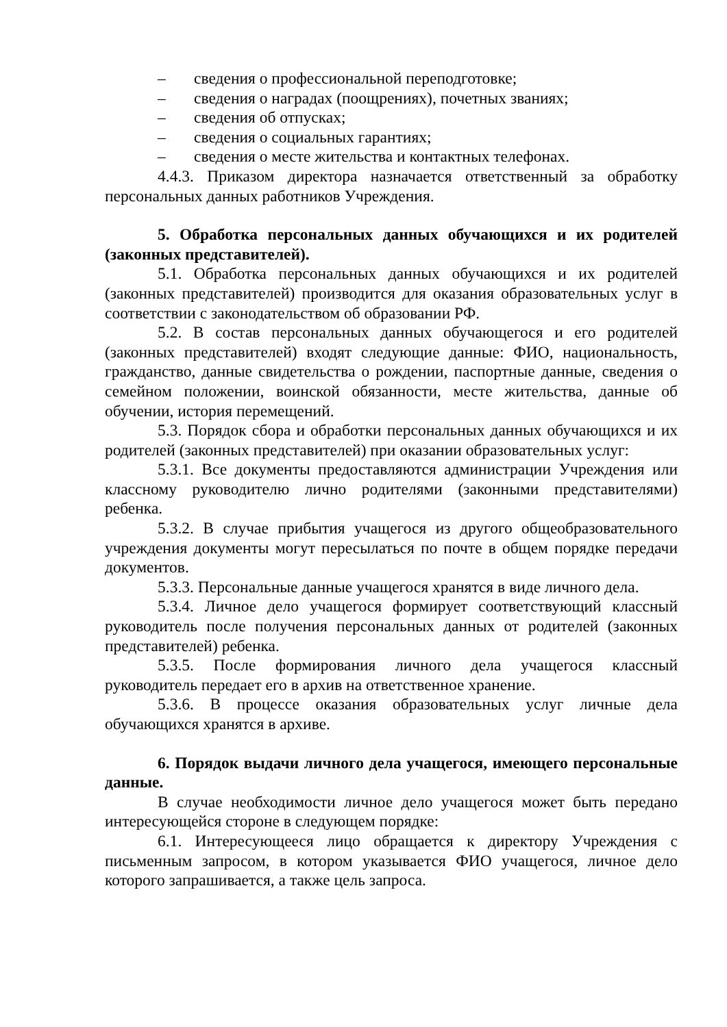– сведения о профессиональной переподготовке;
– сведения о наградах (поощрениях), почетных званиях;
– сведения об отпусках;
– сведения о социальных гарантиях;
– сведения о месте жительства и контактных телефонах.
4.4.3. Приказом директора назначается ответственный за обработку персональных данных работников Учреждения.
5. Обработка персональных данных обучающихся и их родителей (законных представителей).
5.1. Обработка персональных данных обучающихся и их родителей (законных представителей) производится для оказания образовательных услуг в соответствии с законодательством об образовании РФ.
5.2. В состав персональных данных обучающегося и его родителей (законных представителей) входят следующие данные: ФИО, национальность, гражданство, данные свидетельства о рождении, паспортные данные, сведения о семейном положении, воинской обязанности, месте жительства, данные об обучении, история перемещений.
5.3. Порядок сбора и обработки персональных данных обучающихся и их родителей (законных представителей) при оказании образовательных услуг:
5.3.1. Все документы предоставляются администрации Учреждения или классному руководителю лично родителями (законными представителями) ребенка.
5.3.2. В случае прибытия учащегося из другого общеобразовательного учреждения документы могут пересылаться по почте в общем порядке передачи документов.
5.3.3. Персональные данные учащегося хранятся в виде личного дела.
5.3.4. Личное дело учащегося формирует соответствующий классный руководитель после получения персональных данных от родителей (законных представителей) ребенка.
5.3.5. После формирования личного дела учащегося классный руководитель передает его в архив на ответственное хранение.
5.3.6. В процессе оказания образовательных услуг личные дела обучающихся хранятся в архиве.
6. Порядок выдачи личного дела учащегося, имеющего персональные данные.
В случае необходимости личное дело учащегося может быть передано интересующейся стороне в следующем порядке:
6.1. Интересующееся лицо обращается к директору Учреждения с письменным запросом, в котором указывается ФИО учащегося, личное дело которого запрашивается, а также цель запроса.